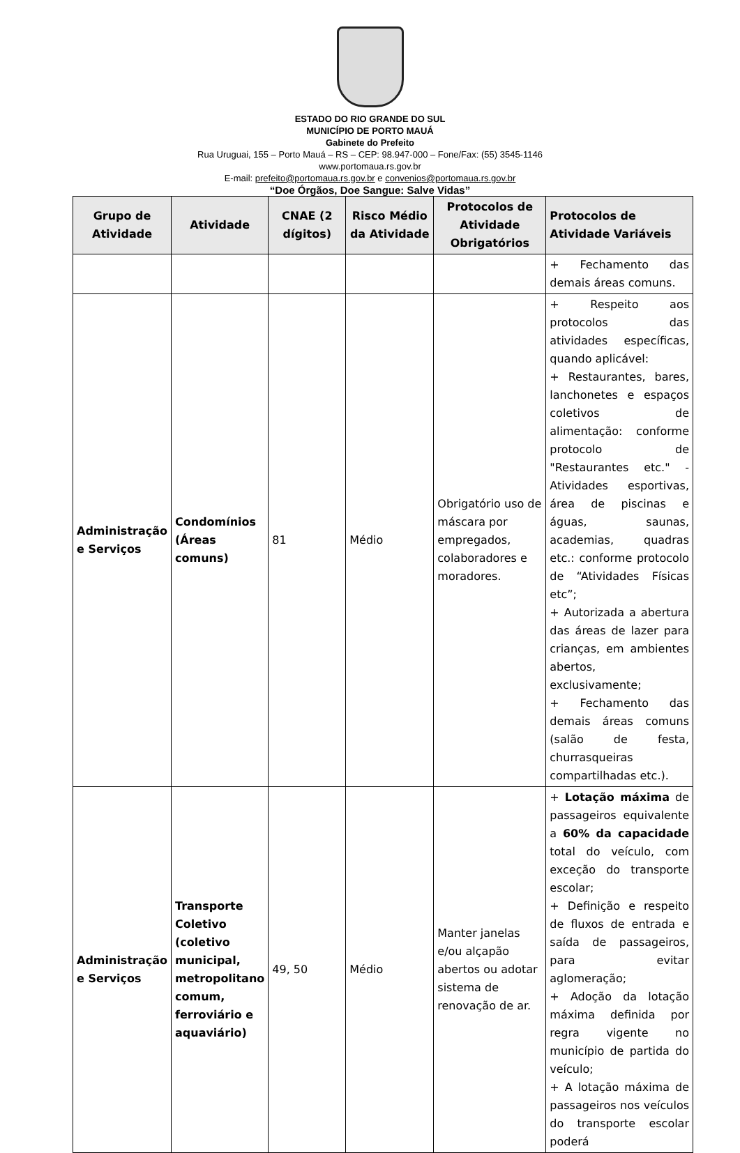ESTADO DO RIO GRANDE DO SUL
MUNICÍPIO DE PORTO MAUÁ
Gabinete do Prefeito
Rua Uruguai, 155 – Porto Mauá – RS – CEP: 98.947-000 – Fone/Fax: (55) 3545-1146
www.portomaua.rs.gov.br
E-mail: prefeito@portomaua.rs.gov.br e convenios@portomaua.rs.gov.br
“Doe Órgãos, Doe Sangue: Salve Vidas”
| Grupo de Atividade | Atividade | CNAE (2 dígitos) | Risco Médio da Atividade | Protocolos de Atividade Obrigatórios | Protocolos de Atividade Variáveis |
| --- | --- | --- | --- | --- | --- |
| | | | | | + Fechamento das demais áreas comuns. |
| Administração e Serviços | Condomínios (Áreas comuns) | 81 | Médio | Obrigatório uso de máscara por empregados, colaboradores e moradores. | + Respeito aos protocolos das atividades específicas, quando aplicável: + Restaurantes, bares, lanchonetes e espaços coletivos de alimentação: conforme protocolo de "Restaurantes etc." - Atividades esportivas, área de piscinas e águas, saunas, academias, quadras etc.: conforme protocolo de “Atividades Físicas etc”; + Autorizada a abertura das áreas de lazer para crianças, em ambientes abertos, exclusivamente; + Fechamento das demais áreas comuns (salão de festa, churrasqueiras compartilhadas etc.). |
| Administração e Serviços | Transporte Coletivo (coletivo municipal, metropolitano comum, ferroviário e aquaviário) | 49, 50 | Médio | Manter janelas e/ou alçapão abertos ou adotar sistema de renovação de ar. | + Lotação máxima de passageiros equivalente a 60% da capacidade total do veículo, com exceção do transporte escolar; + Definição e respeito de fluxos de entrada e saída de passageiros, para evitar aglomeração; + Adoção da lotação máxima definida por regra vigente no município de partida do veículo; + A lotação máxima de passageiros nos veículos do transporte escolar poderá |